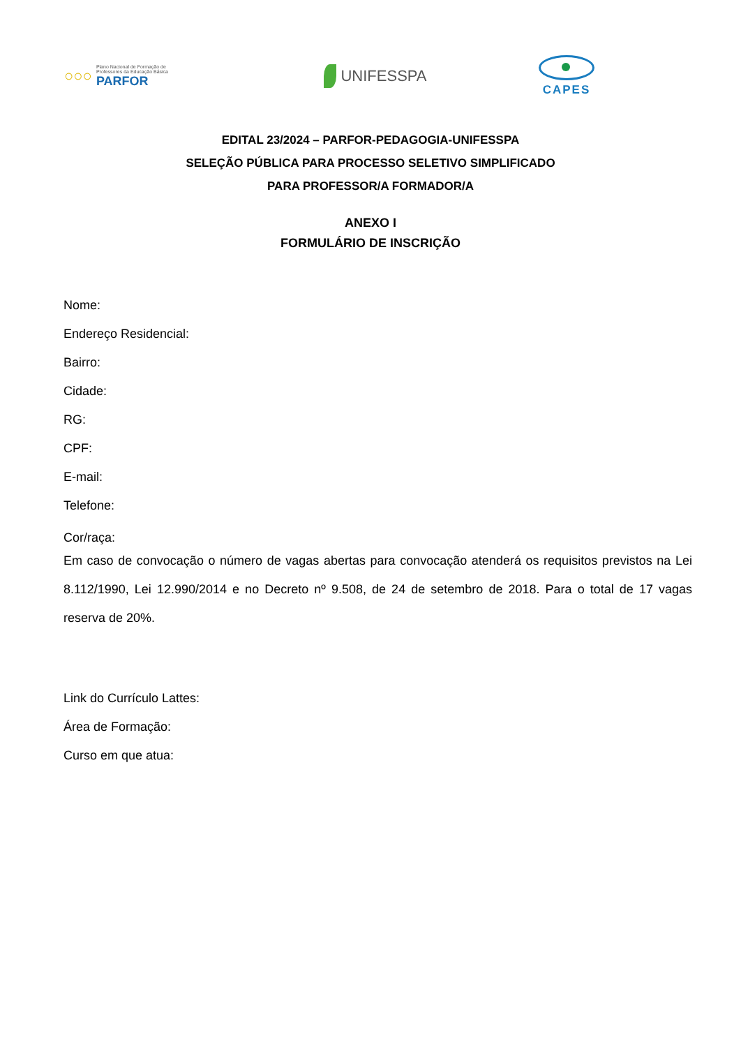○○○
Plano Nacional de Formação de
Professores da Educação Básica
PARFOR
UNIFESSPA
CAPES
EDITAL 23/2024 – PARFOR-PEDAGOGIA-UNIFESSPA
SELEÇÃO PÚBLICA PARA PROCESSO SELETIVO SIMPLIFICADO
PARA PROFESSOR/A FORMADOR/A
ANEXO I
FORMULÁRIO DE INSCRIÇÃO
Nome:
Endereço Residencial:
Bairro:
Cidade:
RG:
CPF:
E-mail:
Telefone:
Cor/raça:
Em caso de convocação o número de vagas abertas para convocação atenderá os requisitos previstos na Lei 8.112/1990, Lei 12.990/2014 e no Decreto nº 9.508, de 24 de setembro de 2018. Para o total de 17 vagas reserva de 20%.
Link do Currículo Lattes:
Área de Formação:
Curso em que atua: